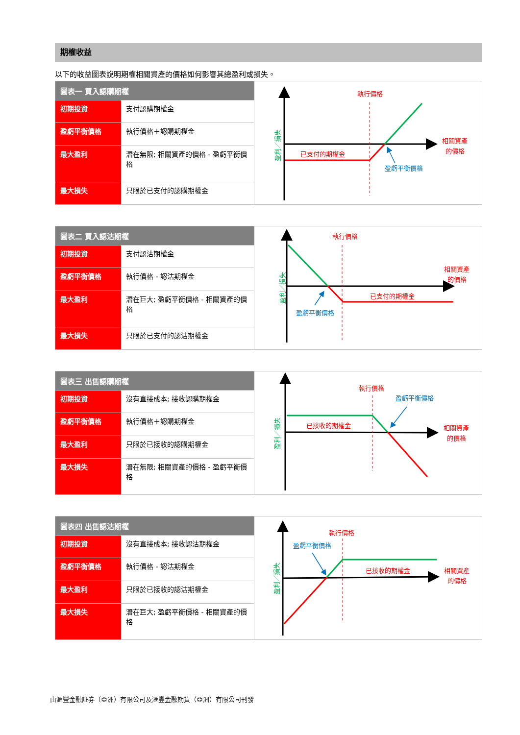期權收益
以下的收益圖表說明期權相關資產的價格如何影響其總盈利或損失。
| 圖表一 買入認購期權 | |
| --- | --- |
| 初期投資 | 支付認購期權金 |
| 盈虧平衡價格 | 執行價格＋認購期權金 |
| 最大盈利 | 潛在無限; 相關資產的價格 - 盈虧平衡價格 |
| 最大損失 | 只限於已支付的認購期權金 |
執行價格
相關資產
的價格
已支付的期權金
盈虧平衡價格
盈利／損失
| 圖表二 買入認沽期權 | |
| --- | --- |
| 初期投資 | 支付認沽期權金 |
| 盈虧平衡價格 | 執行價格 - 認沽期權金 |
| 最大盈利 | 潛在巨大; 盈虧平衡價格 - 相關資產的價格 |
| 最大損失 | 只限於已支付的認沽期權金 |
執行價格
相關資產
的價格
已支付的期權金
盈虧平衡價格
盈利／損失
| 圖表三 出售認購期權 | |
| --- | --- |
| 初期投資 | 沒有直接成本; 接收認購期權金 |
| 盈虧平衡價格 | 執行價格＋認購期權金 |
| 最大盈利 | 只限於已接收的認購期權金 |
| 最大損失 | 潛在無限; 相關資產的價格 - 盈虧平衡價格 |
執行價格
盈虧平衡價格
已接收的期權金
相關資產
的價格
盈利／損失
| 圖表四 出售認沽期權 | |
| --- | --- |
| 初期投資 | 沒有直接成本; 接收認沽期權金 |
| 盈虧平衡價格 | 執行價格 - 認沽期權金 |
| 最大盈利 | 只限於已接收的認沽期權金 |
| 最大損失 | 潛在巨大; 盈虧平衡價格 - 相關資產的價格 |
執行價格
盈虧平衡價格
已接收的期權金
相關資產
的價格
盈利／損失
由滙豐金融証券（亞洲）有限公司及滙豐金融期貨（亞洲）有限公司刊發